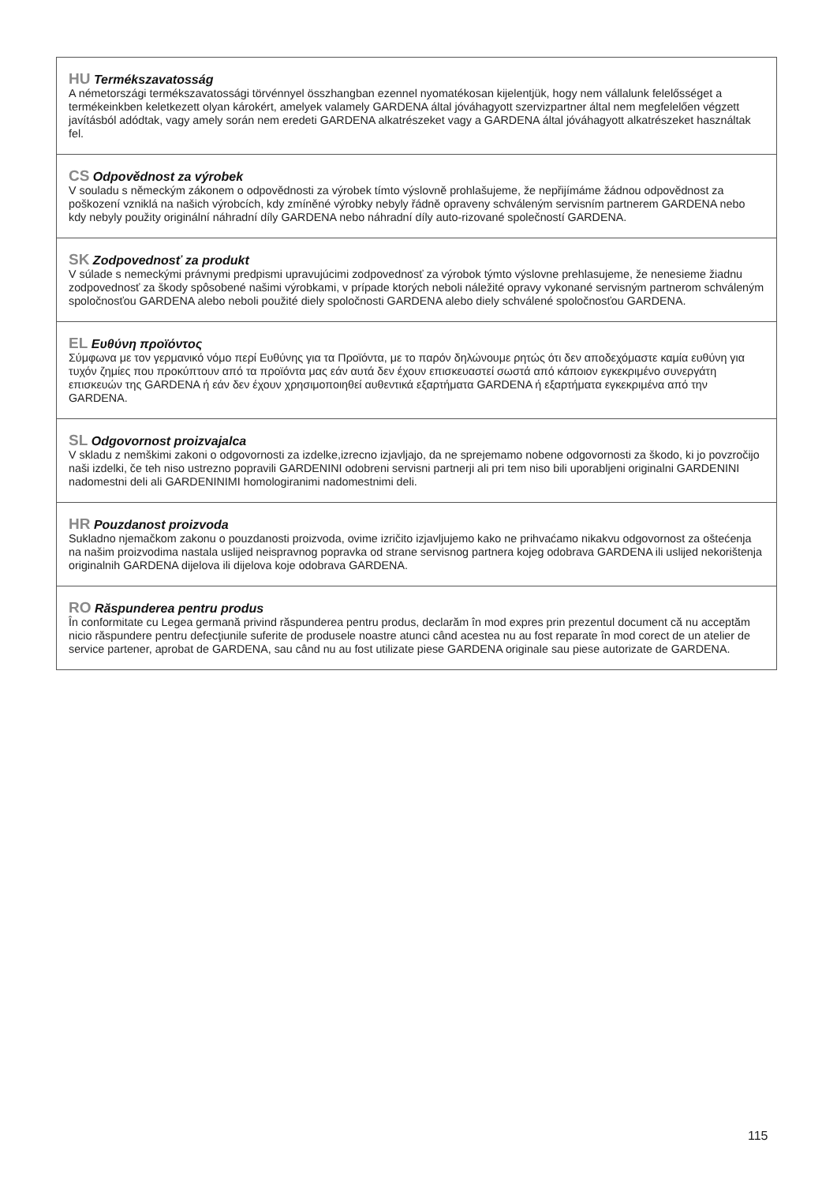HU Termékszavatosság
A németországi termékszavatossági törvénnyel összhangban ezennel nyomatékosan kijelentjük, hogy nem vállalunk felelősséget a termékeinkben keletkezett olyan károkért, amelyek valamely GARDENA által jóváhagyott szervizpartner által nem megfelelően végzett javításból adódtak, vagy amely során nem eredeti GARDENA alkatrészeket vagy a GARDENA által jóváhagyott alkatrészeket használtak fel.
CS Odpovědnost za výrobek
V souladu s německým zákonem o odpovědnosti za výrobek tímto výslovně prohlašujeme, že nepřijímáme žádnou odpovědnost za poškození vzniklá na našich výrobcích, kdy zmíněné výrobky nebyly řádně opraveny schváleným servisním partnerem GARDENA nebo kdy nebyly použity originální náhradní díly GARDENA nebo náhradní díly auto-rizované společností GARDENA.
SK Zodpovednosť za produkt
V súlade s nemeckými právnymi predpismi upravujúcimi zodpovednosť za výrobok týmto výslovne prehlasujeme, že nenesieme žiadnu zodpovednosť za škody spôsobené našimi výrobkami, v prípade ktorých neboli náležité opravy vykonané servisným partnerom schváleným spoločnosťou GARDENA alebo neboli použité diely spoločnosti GARDENA alebo diely schválené spoločnosťou GARDENA.
EL Ευθύνη προϊόντος
Σύμφωνα με τον γερμανικό νόμο περί Ευθύνης για τα Προϊόντα, με το παρόν δηλώνουμε ρητώς ότι δεν αποδεχόμαστε καμία ευθύνη για τυχόν ζημίες που προκύπτουν από τα προϊόντα μας εάν αυτά δεν έχουν επισκευαστεί σωστά από κάποιον εγκεκριμένο συνεργάτη επισκευών της GARDENA ή εάν δεν έχουν χρησιμοποιηθεί αυθεντικά εξαρτήματα GARDENA ή εξαρτήματα εγκεκριμένα από την GARDENA.
SL Odgovornost proizvajalca
V skladu z nemškimi zakoni o odgovornosti za izdelke,izrecno izjavljajo, da ne sprejemamo nobene odgovornosti za škodo, ki jo povzročijo naši izdelki, če teh niso ustrezno popravili GARDENINI odobreni servisni partnerji ali pri tem niso bili uporabljeni originalni GARDENINI nadomestni deli ali GARDENINIMI homologiranimi nadomestnimi deli.
HR Pouzdanost proizvoda
Sukladno njemačkom zakonu o pouzdanosti proizvoda, ovime izričito izjavljujemo kako ne prihvaćamo nikakvu odgovornost za oštećenja na našim proizvodima nastala uslijed neispravnog popravka od strane servisnog partnera kojeg odobrava GARDENA ili uslijed nekorištenja originalnih GARDENA dijelova ili dijelova koje odobrava GARDENA.
RO Răspunderea pentru produs
În conformitate cu Legea germană privind răspunderea pentru produs, declarăm în mod expres prin prezentul document că nu acceptăm nicio răspundere pentru defecţiunile suferite de produsele noastre atunci când acestea nu au fost reparate în mod corect de un atelier de service partener, aprobat de GARDENA, sau când nu au fost utilizate piese GARDENA originale sau piese autorizate de GARDENA.
115